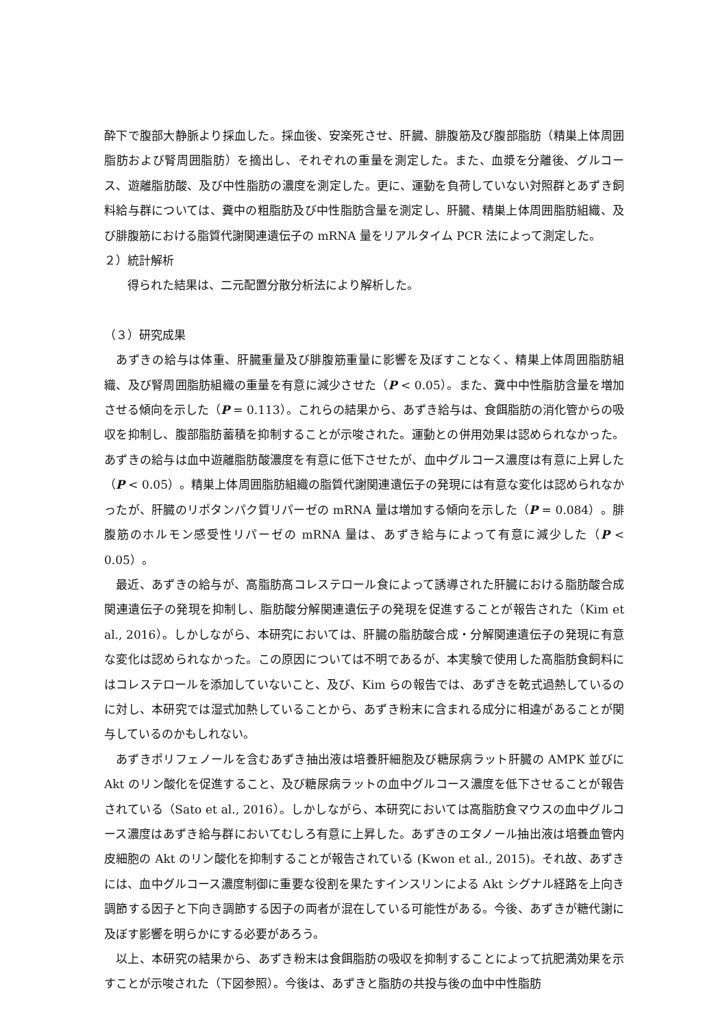酔下で腹部大静脈より採血した。採血後、安楽死させ、肝臓、腓腹筋及び腹部脂肪（精巣上体周囲脂肪および腎周囲脂肪）を摘出し、それぞれの重量を測定した。また、血漿を分離後、グルコース、遊離脂肪酸、及び中性脂肪の濃度を測定した。更に、運動を負荷していない対照群とあずき飼料給与群については、糞中の粗脂肪及び中性脂肪含量を測定し、肝臓、精巣上体周囲脂肪組織、及び腓腹筋における脂質代謝関連遺伝子の mRNA 量をリアルタイム PCR 法によって測定した。
２）統計解析
得られた結果は、二元配置分散分析法により解析した。
（３）研究成果
あずきの給与は体重、肝臓重量及び腓腹筋重量に影響を及ぼすことなく、精巣上体周囲脂肪組織、及び腎周囲脂肪組織の重量を有意に減少させた（P < 0.05）。また、糞中中性脂肪含量を増加させる傾向を示した（P = 0.113）。これらの結果から、あずき給与は、食餌脂肪の消化管からの吸収を抑制し、腹部脂肪蓄積を抑制することが示唆された。運動との併用効果は認められなかった。あずきの給与は血中遊離脂肪酸濃度を有意に低下させたが、血中グルコース濃度は有意に上昇した（P < 0.05）。精巣上体周囲脂肪組織の脂質代謝関連遺伝子の発現には有意な変化は認められなかったが、肝臓のリポタンパク質リパーゼの mRNA 量は増加する傾向を示した（P = 0.084）。腓腹筋のホルモン感受性リパーゼの mRNA 量は、あずき給与によって有意に減少した（P < 0.05）。
最近、あずきの給与が、高脂肪高コレステロール食によって誘導された肝臓における脂肪酸合成関連遺伝子の発現を抑制し、脂肪酸分解関連遺伝子の発現を促進することが報告された（Kim et al., 2016）。しかしながら、本研究においては、肝臓の脂肪酸合成・分解関連遺伝子の発現に有意な変化は認められなかった。この原因については不明であるが、本実験で使用した高脂肪食飼料にはコレステロールを添加していないこと、及び、Kim らの報告では、あずきを乾式過熱しているのに対し、本研究では湿式加熱していることから、あずき粉末に含まれる成分に相違があることが関与しているのかもしれない。
あずきポリフェノールを含むあずき抽出液は培養肝細胞及び糖尿病ラット肝臓の AMPK 並びに Akt のリン酸化を促進すること、及び糖尿病ラットの血中グルコース濃度を低下させることが報告されている（Sato et al., 2016）。しかしながら、本研究においては高脂肪食マウスの血中グルコース濃度はあずき給与群においてむしろ有意に上昇した。あずきのエタノール抽出液は培養血管内皮細胞の Akt のリン酸化を抑制することが報告されている (Kwon et al., 2015)。それ故、あずきには、血中グルコース濃度制御に重要な役割を果たすインスリンによる Akt シグナル経路を上向き調節する因子と下向き調節する因子の両者が混在している可能性がある。今後、あずきが糖代謝に及ぼす影響を明らかにする必要があろう。
以上、本研究の結果から、あずき粉末は食餌脂肪の吸収を抑制することによって抗肥満効果を示すことが示唆された（下図参照）。今後は、あずきと脂肪の共投与後の血中中性脂肪